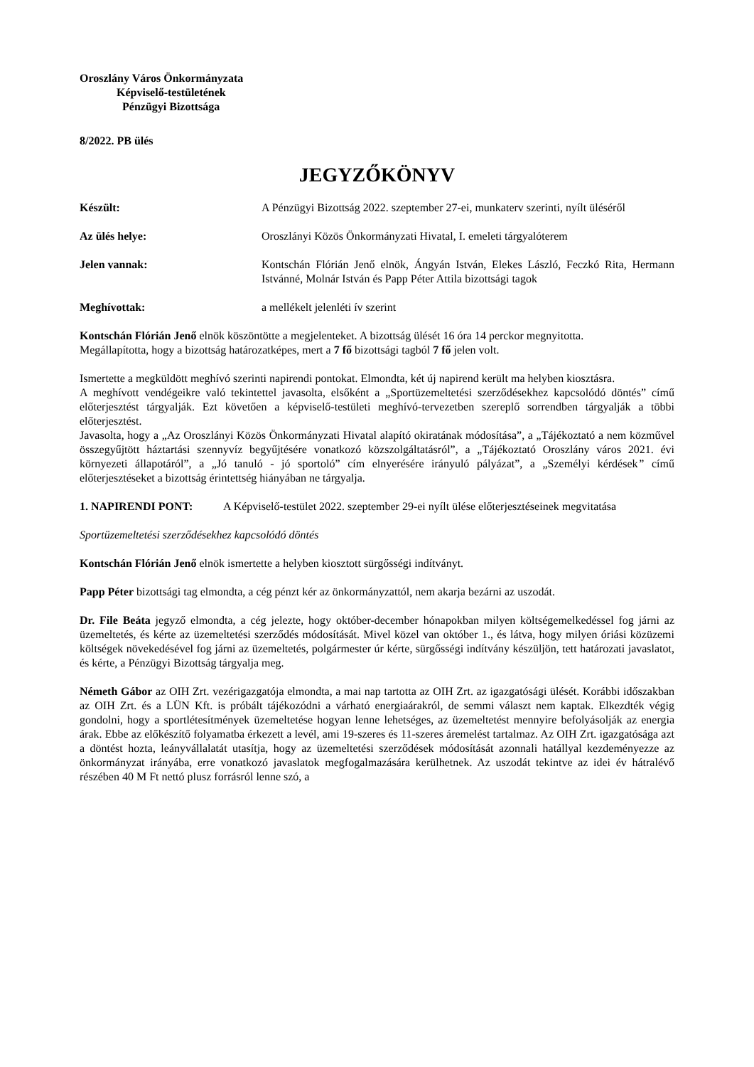Oroszlány Város Önkormányzata
Képviselő-testületének
Pénzügyi Bizottsága
8/2022. PB ülés
JEGYZŐKÖNYV
Készült: A Pénzügyi Bizottság 2022. szeptember 27-ei, munkaterv szerinti, nyílt üléséről
Az ülés helye: Oroszlányi Közös Önkormányzati Hivatal, I. emeleti tárgyalóterem
Jelen vannak: Kontschán Flórián Jenő elnök, Ángyán István, Elekes László, Feczkó Rita, Hermann Istvánné, Molnár István és Papp Péter Attila bizottsági tagok
Meghívottak: a mellékelt jelenléti ív szerint
Kontschán Flórián Jenő elnök köszöntötte a megjelenteket. A bizottság ülését 16 óra 14 perckor megnyitotta.
Megállapította, hogy a bizottság határozatképes, mert a 7 fő bizottsági tagból 7 fő jelen volt.
Ismertette a megküldött meghívó szerinti napirendi pontokat. Elmondta, két új napirend került ma helyben kiosztásra.
A meghívott vendégeikre való tekintettel javasolta, elsőként a „Sportüzemeltetési szerződésekhez kapcsolódó döntés” című előterjesztést tárgyalják. Ezt követően a képviselő-testületi meghívó-tervezetben szereplő sorrendben tárgyalják a többi előterjesztést.
Javasolta, hogy a „Az Oroszlányi Közös Önkormányzati Hivatal alapító okiratának módosítása”, a „Tájékoztató a nem közművel összegyűjtött háztartási szennyvíz begyűjtésére vonatkozó közszolgáltatásról”, a „Tájékoztató Oroszlány város 2021. évi környezeti állapotáról”, a „Jó tanuló - jó sportoló” cím elnyerésére irányuló pályázat”, a „Személyi kérdések” című előterjesztéseket a bizottság érintettség hiányában ne tárgyalja.
1. NAPIRENDI PONT: A Képviselő-testület 2022. szeptember 29-ei nyílt ülése előterjesztéseinek megvitatása
Sportüzemeltetési szerződésekhez kapcsolódó döntés
Kontschán Flórián Jenő elnök ismertette a helyben kiosztott sürgősségi indítványt.
Papp Péter bizottsági tag elmondta, a cég pénzt kér az önkormányzattól, nem akarja bezárni az uszodát.
Dr. File Beáta jegyző elmondta, a cég jelezte, hogy október-december hónapokban milyen költségemelkedéssel fog járni az üzemeltetés, és kérte az üzemeltetési szerződés módosítását. Mivel közel van október 1., és látva, hogy milyen óriási közüzemi költségek növekedésével fog járni az üzemeltetés, polgármester úr kérte, sürgősségi indítvány készüljön, tett határozati javaslatot, és kérte, a Pénzügyi Bizottság tárgyalja meg.
Németh Gábor az OIH Zrt. vezérigazgatója elmondta, a mai nap tartotta az OIH Zrt. az igazgatósági ülését. Korábbi időszakban az OIH Zrt. és a LÜN Kft. is próbált tájékozódni a várható energiaárakról, de semmi választ nem kaptak. Elkezdték végig gondolni, hogy a sportlétesítmények üzemeltetése hogyan lenne lehetséges, az üzemeltetést mennyire befolyásolják az energia árak. Ebbe az előkészítő folyamatba érkezett a levél, ami 19-szeres és 11-szeres áremelést tartalmaz. Az OIH Zrt. igazgatósága azt a döntést hozta, leányvállalatát utasítja, hogy az üzemeltetési szerződések módosítását azonnali hatállyal kezdeményezze az önkormányzat irányába, erre vonatkozó javaslatok megfogalmazására kerülhetnek. Az uszodát tekintve az idei év hátralévő részében 40 M Ft nettó plusz forrásról lenne szó, a